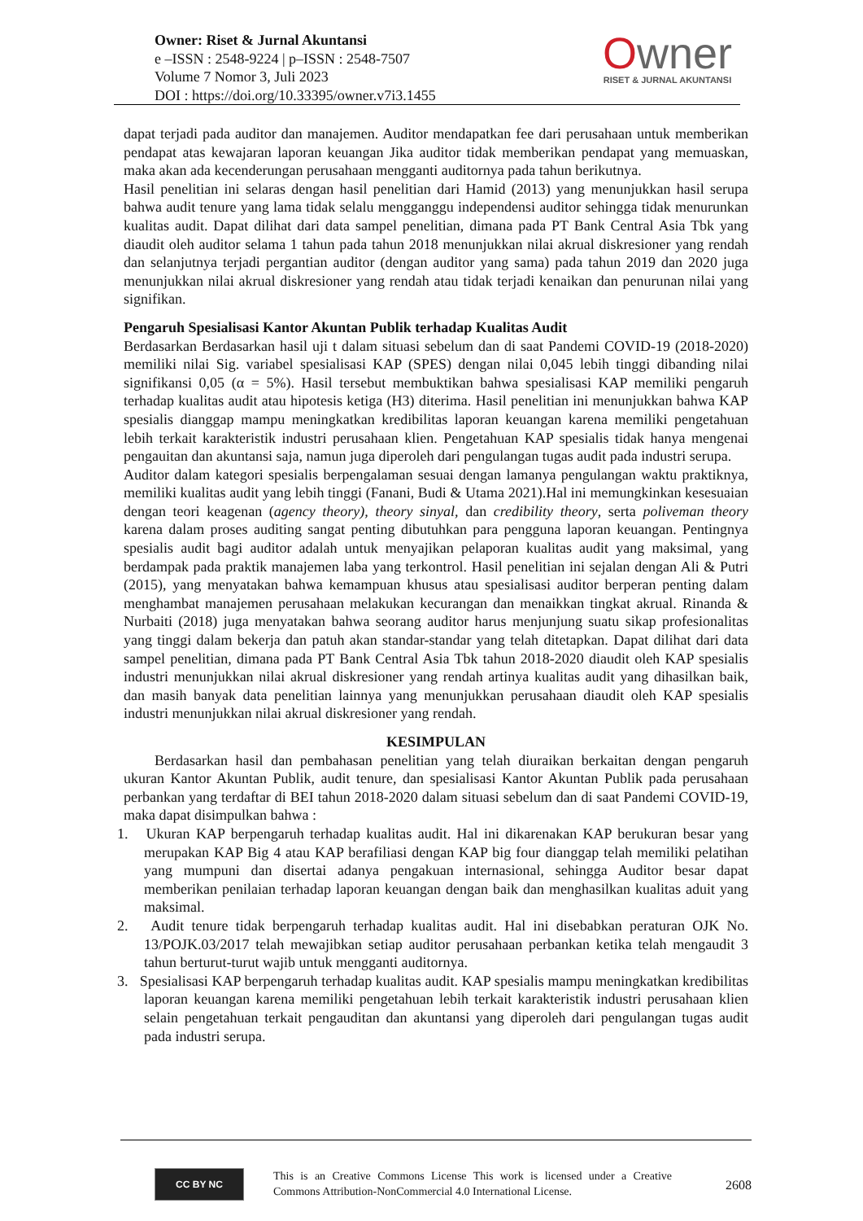Owner: Riset & Jurnal Akuntansi
e –ISSN : 2548-9224 | p–ISSN : 2548-7507
Volume 7 Nomor 3, Juli 2023
DOI : https://doi.org/10.33395/owner.v7i3.1455
Owner
RISET & JURNAL AKUNTANSI
dapat terjadi pada auditor dan manajemen. Auditor mendapatkan fee dari perusahaan untuk memberikan pendapat atas kewajaran laporan keuangan Jika auditor tidak memberikan pendapat yang memuaskan, maka akan ada kecenderungan perusahaan mengganti auditornya pada tahun berikutnya.
Hasil penelitian ini selaras dengan hasil penelitian dari Hamid (2013) yang menunjukkan hasil serupa bahwa audit tenure yang lama tidak selalu mengganggu independensi auditor sehingga tidak menurunkan kualitas audit. Dapat dilihat dari data sampel penelitian, dimana pada PT Bank Central Asia Tbk yang diaudit oleh auditor selama 1 tahun pada tahun 2018 menunjukkan nilai akrual diskresioner yang rendah dan selanjutnya terjadi pergantian auditor (dengan auditor yang sama) pada tahun 2019 dan 2020 juga menunjukkan nilai akrual diskresioner yang rendah atau tidak terjadi kenaikan dan penurunan nilai yang signifikan.
Pengaruh Spesialisasi Kantor Akuntan Publik terhadap Kualitas Audit
Berdasarkan Berdasarkan hasil uji t dalam situasi sebelum dan di saat Pandemi COVID-19 (2018-2020) memiliki nilai Sig. variabel spesialisasi KAP (SPES) dengan nilai 0,045 lebih tinggi dibanding nilai signifikansi 0,05 (α = 5%). Hasil tersebut membuktikan bahwa spesialisasi KAP memiliki pengaruh terhadap kualitas audit atau hipotesis ketiga (H3) diterima. Hasil penelitian ini menunjukkan bahwa KAP spesialis dianggap mampu meningkatkan kredibilitas laporan keuangan karena memiliki pengetahuan lebih terkait karakteristik industri perusahaan klien. Pengetahuan KAP spesialis tidak hanya mengenai pengauitan dan akuntansi saja, namun juga diperoleh dari pengulangan tugas audit pada industri serupa.
Auditor dalam kategori spesialis berpengalaman sesuai dengan lamanya pengulangan waktu praktiknya, memiliki kualitas audit yang lebih tinggi (Fanani, Budi & Utama 2021).Hal ini memungkinkan kesesuaian dengan teori keagenan (agency theory), theory sinyal, dan credibility theory, serta poliveman theory karena dalam proses auditing sangat penting dibutuhkan para pengguna laporan keuangan. Pentingnya spesialis audit bagi auditor adalah untuk menyajikan pelaporan kualitas audit yang maksimal, yang berdampak pada praktik manajemen laba yang terkontrol. Hasil penelitian ini sejalan dengan Ali & Putri (2015), yang menyatakan bahwa kemampuan khusus atau spesialisasi auditor berperan penting dalam menghambat manajemen perusahaan melakukan kecurangan dan menaikkan tingkat akrual. Rinanda & Nurbaiti (2018) juga menyatakan bahwa seorang auditor harus menjunjung suatu sikap profesionalitas yang tinggi dalam bekerja dan patuh akan standar-standar yang telah ditetapkan. Dapat dilihat dari data sampel penelitian, dimana pada PT Bank Central Asia Tbk tahun 2018-2020 diaudit oleh KAP spesialis industri menunjukkan nilai akrual diskresioner yang rendah artinya kualitas audit yang dihasilkan baik, dan masih banyak data penelitian lainnya yang menunjukkan perusahaan diaudit oleh KAP spesialis industri menunjukkan nilai akrual diskresioner yang rendah.
KESIMPULAN
Berdasarkan hasil dan pembahasan penelitian yang telah diuraikan berkaitan dengan pengaruh ukuran Kantor Akuntan Publik, audit tenure, dan spesialisasi Kantor Akuntan Publik pada perusahaan perbankan yang terdaftar di BEI tahun 2018-2020 dalam situasi sebelum dan di saat Pandemi COVID-19, maka dapat disimpulkan bahwa :
1. Ukuran KAP berpengaruh terhadap kualitas audit. Hal ini dikarenakan KAP berukuran besar yang merupakan KAP Big 4 atau KAP berafiliasi dengan KAP big four dianggap telah memiliki pelatihan yang mumpuni dan disertai adanya pengakuan internasional, sehingga Auditor besar dapat memberikan penilaian terhadap laporan keuangan dengan baik dan menghasilkan kualitas aduit yang maksimal.
2. Audit tenure tidak berpengaruh terhadap kualitas audit. Hal ini disebabkan peraturan OJK No. 13/POJK.03/2017 telah mewajibkan setiap auditor perusahaan perbankan ketika telah mengaudit 3 tahun berturut-turut wajib untuk mengganti auditornya.
3. Spesialisasi KAP berpengaruh terhadap kualitas audit. KAP spesialis mampu meningkatkan kredibilitas laporan keuangan karena memiliki pengetahuan lebih terkait karakteristik industri perusahaan klien selain pengetahuan terkait pengauditan dan akuntansi yang diperoleh dari pengulangan tugas audit pada industri serupa.
CC BY NC
This is an Creative Commons License This work is licensed under a Creative Commons Attribution-NonCommercial 4.0 International License.
2608